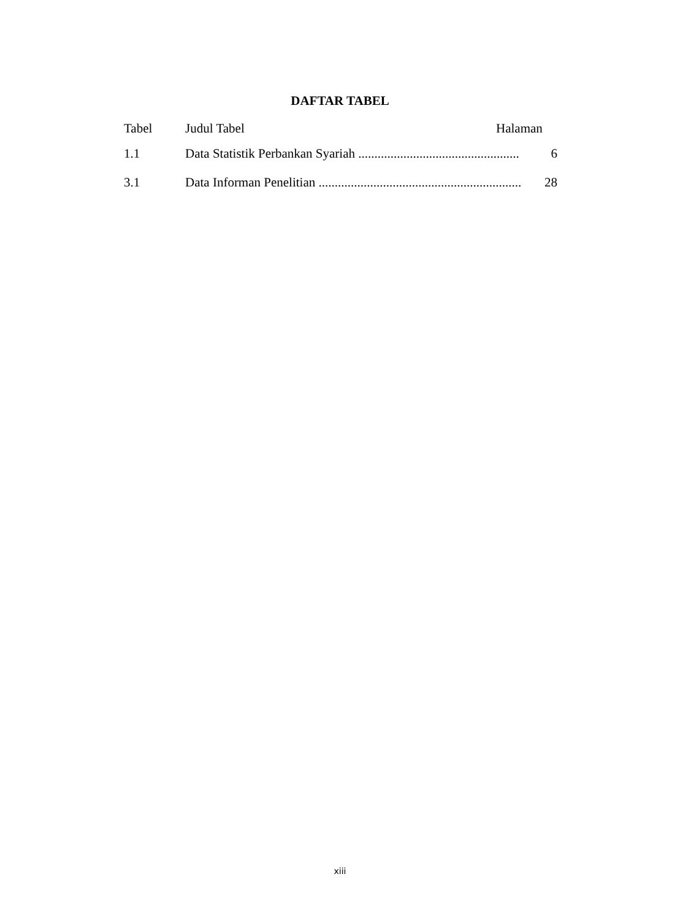DAFTAR TABEL
Tabel Judul Tabel Halaman
1.1 Data Statistik Perbankan Syariah .................................................. 6
3.1 Data Informan Penelitian ............................................................... 28
xiii